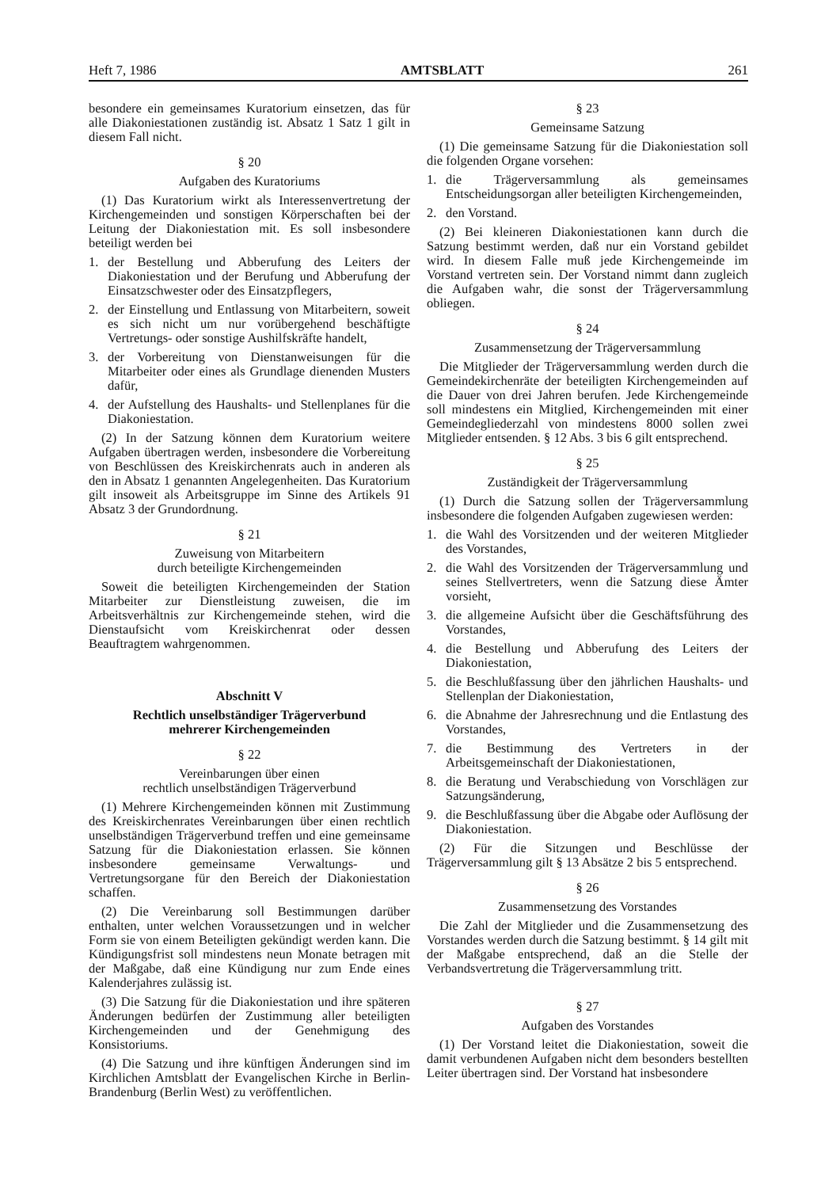Heft 7, 1986 AMTSBLATT 261
besondere ein gemeinsames Kuratorium einsetzen, das für alle Diakoniestationen zuständig ist. Absatz 1 Satz 1 gilt in diesem Fall nicht.
§ 20
Aufgaben des Kuratoriums
(1) Das Kuratorium wirkt als Interessenvertretung der Kirchengemeinden und sonstigen Körperschaften bei der Leitung der Diakoniestation mit. Es soll insbesondere beteiligt werden bei
1. der Bestellung und Abberufung des Leiters der Diakoniestation und der Berufung und Abberufung der Einsatzschwester oder des Einsatzpflegers,
2. der Einstellung und Entlassung von Mitarbeitern, soweit es sich nicht um nur vorübergehend beschäftigte Vertretungs- oder sonstige Aushilfskräfte handelt,
3. der Vorbereitung von Dienstanweisungen für die Mitarbeiter oder eines als Grundlage dienenden Musters dafür,
4. der Aufstellung des Haushalts- und Stellenplanes für die Diakoniestation.
(2) In der Satzung können dem Kuratorium weitere Aufgaben übertragen werden, insbesondere die Vorbereitung von Beschlüssen des Kreiskirchenrats auch in anderen als den in Absatz 1 genannten Angelegenheiten. Das Kuratorium gilt insoweit als Arbeitsgruppe im Sinne des Artikels 91 Absatz 3 der Grundordnung.
§ 21
Zuweisung von Mitarbeitern
durch beteiligte Kirchengemeinden
Soweit die beteiligten Kirchengemeinden der Station Mitarbeiter zur Dienstleistung zuweisen, die im Arbeitsverhältnis zur Kirchengemeinde stehen, wird die Dienstaufsicht vom Kreiskirchenrat oder dessen Beauftragtem wahrgenommen.
Abschnitt V
Rechtlich unselbständiger Trägerverbund
mehrerer Kirchengemeinden
§ 22
Vereinbarungen über einen
rechtlich unselbständigen Trägerverbund
(1) Mehrere Kirchengemeinden können mit Zustimmung des Kreiskirchenrates Vereinbarungen über einen rechtlich unselbständigen Trägerverbund treffen und eine gemeinsame Satzung für die Diakoniestation erlassen. Sie können insbesondere gemeinsame Verwaltungs- und Vertretungsorgane für den Bereich der Diakoniestation schaffen.
(2) Die Vereinbarung soll Bestimmungen darüber enthalten, unter welchen Voraussetzungen und in welcher Form sie von einem Beteiligten gekündigt werden kann. Die Kündigungsfrist soll mindestens neun Monate betragen mit der Maßgabe, daß eine Kündigung nur zum Ende eines Kalenderjahres zulässig ist.
(3) Die Satzung für die Diakoniestation und ihre späteren Änderungen bedürfen der Zustimmung aller beteiligten Kirchengemeinden und der Genehmigung des Konsistoriums.
(4) Die Satzung und ihre künftigen Änderungen sind im Kirchlichen Amtsblatt der Evangelischen Kirche in Berlin-Brandenburg (Berlin West) zu veröffentlichen.
§ 23
Gemeinsame Satzung
(1) Die gemeinsame Satzung für die Diakoniestation soll die folgenden Organe vorsehen:
1. die Trägerversammlung als gemeinsames Entscheidungsorgan aller beteiligten Kirchengemeinden,
2. den Vorstand.
(2) Bei kleineren Diakoniestationen kann durch die Satzung bestimmt werden, daß nur ein Vorstand gebildet wird. In diesem Falle muß jede Kirchengemeinde im Vorstand vertreten sein. Der Vorstand nimmt dann zugleich die Aufgaben wahr, die sonst der Trägerversammlung obliegen.
§ 24
Zusammensetzung der Trägerversammlung
Die Mitglieder der Trägerversammlung werden durch die Gemeindekirchenräte der beteiligten Kirchengemeinden auf die Dauer von drei Jahren berufen. Jede Kirchengemeinde soll mindestens ein Mitglied, Kirchengemeinden mit einer Gemeindegliederzahl von mindestens 8000 sollen zwei Mitglieder entsenden. § 12 Abs. 3 bis 6 gilt entsprechend.
§ 25
Zuständigkeit der Trägerversammlung
(1) Durch die Satzung sollen der Trägerversammlung insbesondere die folgenden Aufgaben zugewiesen werden:
1. die Wahl des Vorsitzenden und der weiteren Mitglieder des Vorstandes,
2. die Wahl des Vorsitzenden der Trägerversammlung und seines Stellvertreters, wenn die Satzung diese Ämter vorsieht,
3. die allgemeine Aufsicht über die Geschäftsführung des Vorstandes,
4. die Bestellung und Abberufung des Leiters der Diakoniestation,
5. die Beschlußfassung über den jährlichen Haushalts- und Stellenplan der Diakoniestation,
6. die Abnahme der Jahresrechnung und die Entlastung des Vorstandes,
7. die Bestimmung des Vertreters in der Arbeitsgemeinschaft der Diakoniestationen,
8. die Beratung und Verabschiedung von Vorschlägen zur Satzungsänderung,
9. die Beschlußfassung über die Abgabe oder Auflösung der Diakoniestation.
(2) Für die Sitzungen und Beschlüsse der Trägerversammlung gilt § 13 Absätze 2 bis 5 entsprechend.
§ 26
Zusammensetzung des Vorstandes
Die Zahl der Mitglieder und die Zusammensetzung des Vorstandes werden durch die Satzung bestimmt. § 14 gilt mit der Maßgabe entsprechend, daß an die Stelle der Verbandsvertretung die Trägerversammlung tritt.
§ 27
Aufgaben des Vorstandes
(1) Der Vorstand leitet die Diakoniestation, soweit die damit verbundenen Aufgaben nicht dem besonders bestellten Leiter übertragen sind. Der Vorstand hat insbesondere